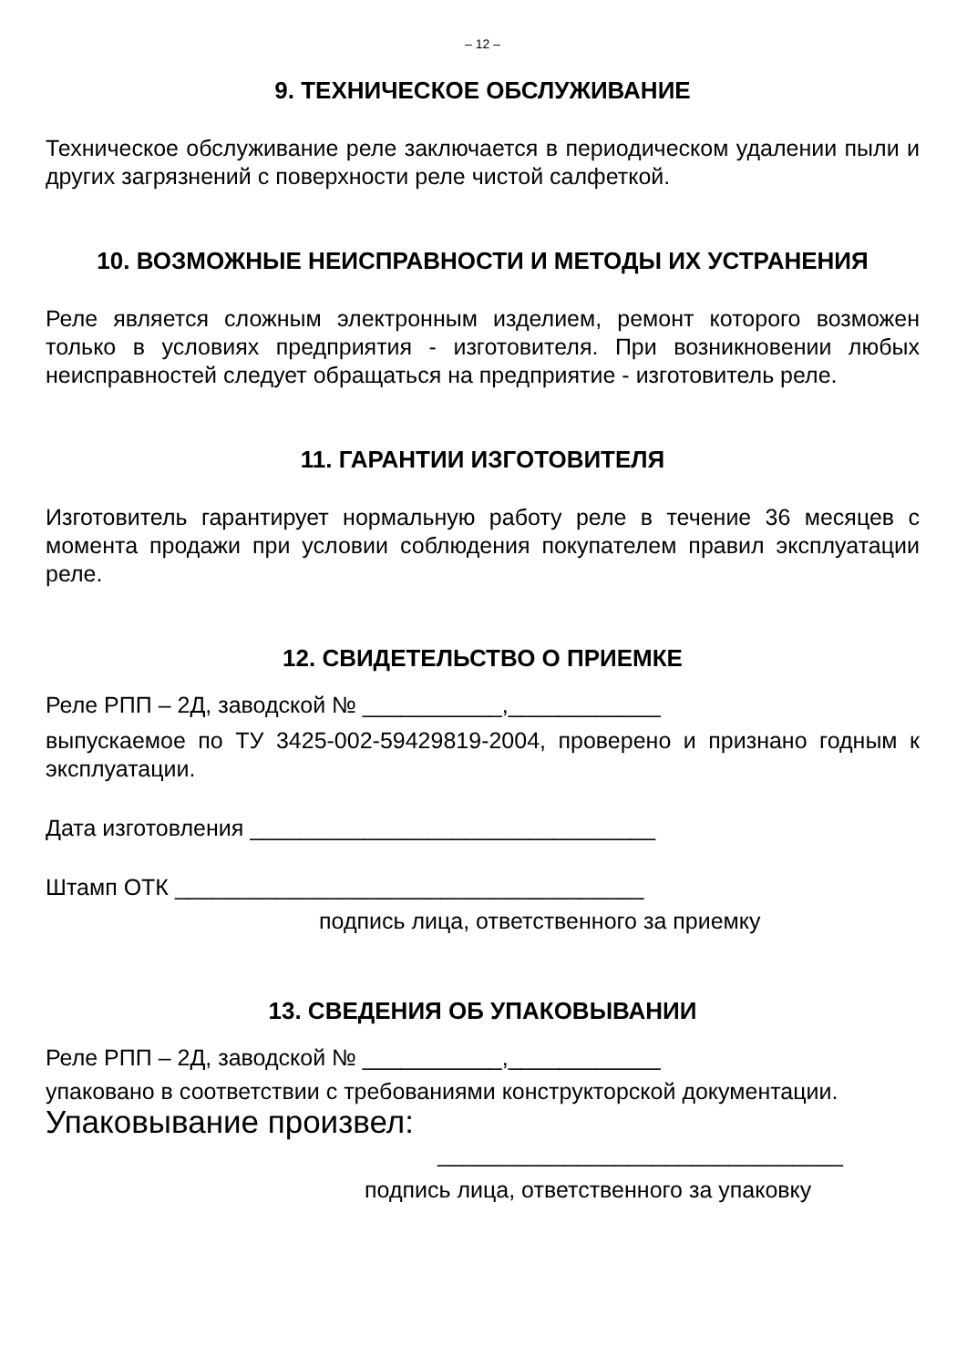– 12 –
9. ТЕХНИЧЕСКОЕ ОБСЛУЖИВАНИЕ
Техническое обслуживание реле заключается в периодическом удалении пыли и других загрязнений с поверхности реле чистой салфеткой.
10. ВОЗМОЖНЫЕ НЕИСПРАВНОСТИ И МЕТОДЫ ИХ УСТРАНЕНИЯ
Реле является сложным электронным изделием, ремонт которого возможен только в условиях предприятия - изготовителя. При возникновении любых неисправностей следует обращаться на предприятие - изготовитель реле.
11. ГАРАНТИИ ИЗГОТОВИТЕЛЯ
Изготовитель гарантирует нормальную работу реле в течение 36 месяцев с момента продажи при условии соблюдения покупателем правил эксплуатации реле.
12. СВИДЕТЕЛЬСТВО О ПРИЕМКЕ
Реле РПП – 2Д, заводской № ___________,____________
выпускаемое по ТУ 3425-002-59429819-2004, проверено и признано годным к эксплуатации.
Дата изготовления ________________________________
Штамп ОТК _____________________________________
подпись лица, ответственного за приемку
13. СВЕДЕНИЯ ОБ УПАКОВЫВАНИИ
Реле РПП – 2Д, заводской № ___________,____________
упаковано в соответствии с требованиями конструкторской документации.
Упаковывание произвел:
________________________________
подпись лица, ответственного за упаковку